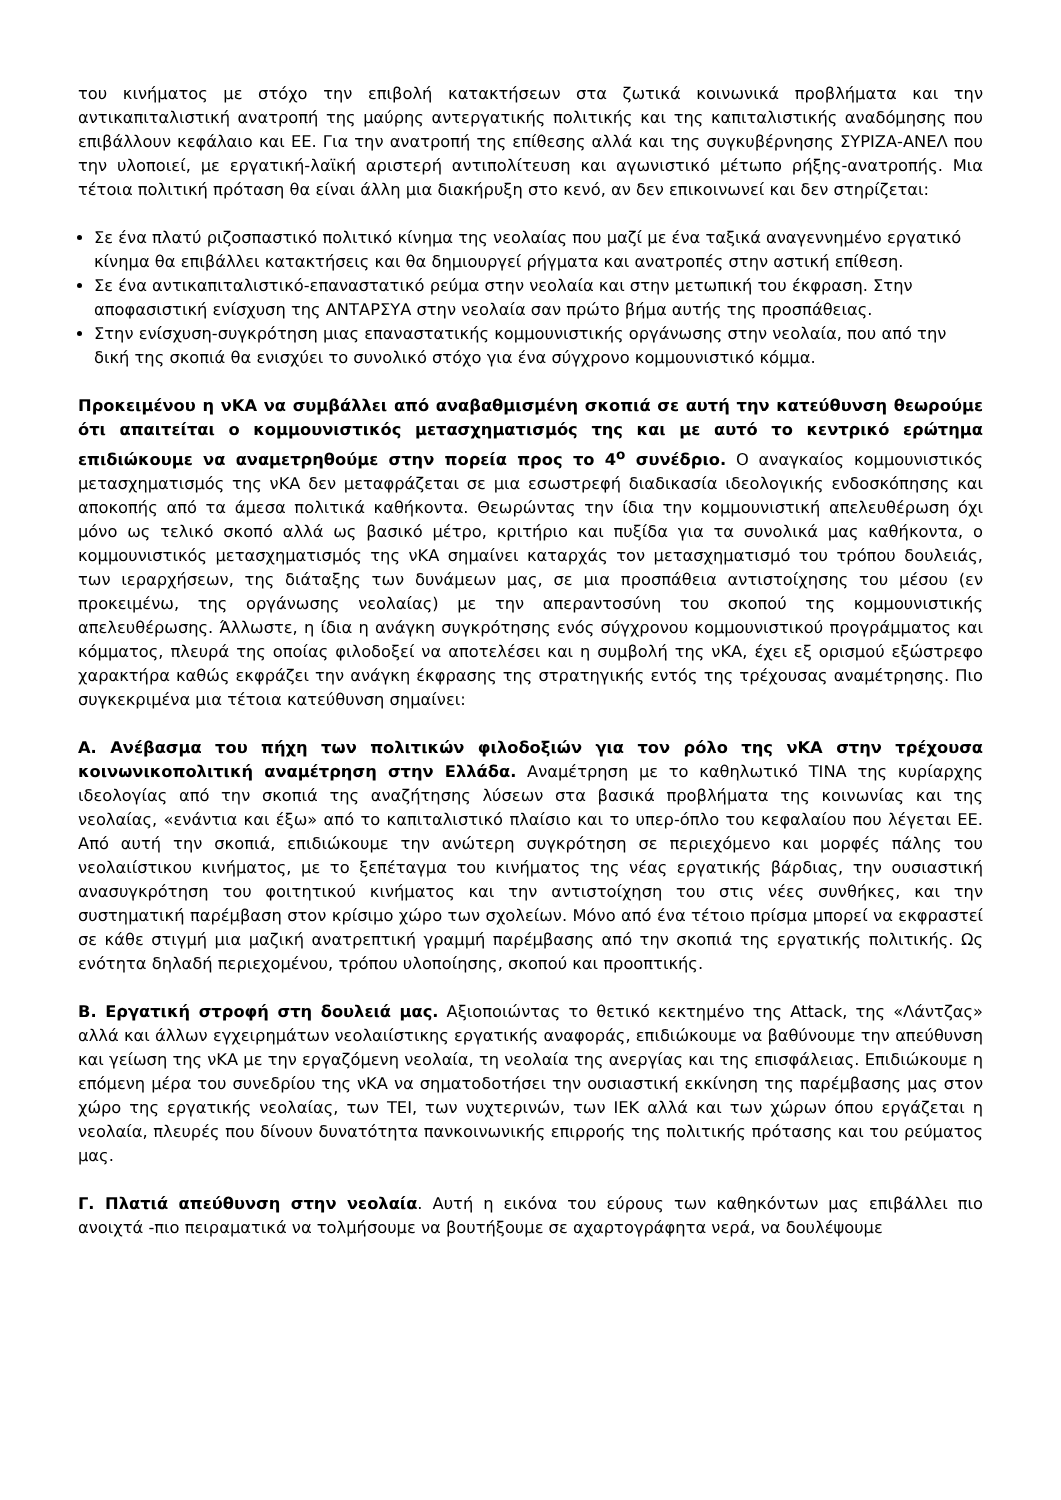του κινήματος με στόχο την επιβολή κατακτήσεων στα ζωτικά κοινωνικά προβλήματα και την αντικαπιταλιστική ανατροπή της μαύρης αντεργατικής πολιτικής και της καπιταλιστικής αναδόμησης που επιβάλλουν κεφάλαιο και ΕΕ. Για την ανατροπή της επίθεσης αλλά και της συγκυβέρνησης ΣΥΡΙΖΑ-ΑΝΕΛ που την υλοποιεί, με εργατική-λαϊκή αριστερή αντιπολίτευση και αγωνιστικό μέτωπο ρήξης-ανατροπής. Μια τέτοια πολιτική πρόταση θα είναι άλλη μια διακήρυξη στο κενό, αν δεν επικοινωνεί και δεν στηρίζεται:
Σε ένα πλατύ ριζοσπαστικό πολιτικό κίνημα της νεολαίας που μαζί με ένα ταξικά αναγεννημένο εργατικό κίνημα θα επιβάλλει κατακτήσεις και θα δημιουργεί ρήγματα και ανατροπές στην αστική επίθεση.
Σε ένα αντικαπιταλιστικό-επαναστατικό ρεύμα στην νεολαία και στην μετωπική του έκφραση. Στην αποφασιστική ενίσχυση της ΑΝΤΑΡΣΥΑ στην νεολαία σαν πρώτο βήμα αυτής της προσπάθειας.
Στην ενίσχυση-συγκρότηση μιας επαναστατικής κομμουνιστικής οργάνωσης στην νεολαία, που από την δική της σκοπιά θα ενισχύει το συνολικό στόχο για ένα σύγχρονο κομμουνιστικό κόμμα.
Προκειμένου η νΚΑ να συμβάλλει από αναβαθμισμένη σκοπιά σε αυτή την κατεύθυνση θεωρούμε ότι απαιτείται ο κομμουνιστικός μετασχηματισμός της και με αυτό το κεντρικό ερώτημα επιδιώκουμε να αναμετρηθούμε στην πορεία προς το 4<sup>ο</sup> συνέδριο. Ο αναγκαίος κομμουνιστικός μετασχηματισμός της νΚΑ δεν μεταφράζεται σε μια εσωστρεφή διαδικασία ιδεολογικής ενδοσκόπησης και αποκοπής από τα άμεσα πολιτικά καθήκοντα. Θεωρώντας την ίδια την κομμουνιστική απελευθέρωση όχι μόνο ως τελικό σκοπό αλλά ως βασικό μέτρο, κριτήριο και πυξίδα για τα συνολικά μας καθήκοντα, ο κομμουνιστικός μετασχηματισμός της νΚΑ σημαίνει καταρχάς τον μετασχηματισμό του τρόπου δουλειάς, των ιεραρχήσεων, της διάταξης των δυνάμεων μας, σε μια προσπάθεια αντιστοίχησης του μέσου (εν προκειμένω, της οργάνωσης νεολαίας) με την απεραντοσύνη του σκοπού της κομμουνιστικής απελευθέρωσης. Άλλωστε, η ίδια η ανάγκη συγκρότησης ενός σύγχρονου κομμουνιστικού προγράμματος και κόμματος, πλευρά της οποίας φιλοδοξεί να αποτελέσει και η συμβολή της νΚΑ, έχει εξ ορισμού εξώστρεφο χαρακτήρα καθώς εκφράζει την ανάγκη έκφρασης της στρατηγικής εντός της τρέχουσας αναμέτρησης. Πιο συγκεκριμένα μια τέτοια κατεύθυνση σημαίνει:
Α. Ανέβασμα του πήχη των πολιτικών φιλοδοξιών για τον ρόλο της νΚΑ στην τρέχουσα κοινωνικοπολιτική αναμέτρηση στην Ελλάδα. Αναμέτρηση με το καθηλωτικό TINA της κυρίαρχης ιδεολογίας από την σκοπιά της αναζήτησης λύσεων στα βασικά προβλήματα της κοινωνίας και της νεολαίας, «ενάντια και έξω» από το καπιταλιστικό πλαίσιο και το υπερ-όπλο του κεφαλαίου που λέγεται ΕΕ. Από αυτή την σκοπιά, επιδιώκουμε την ανώτερη συγκρότηση σε περιεχόμενο και μορφές πάλης του νεολαιίστικου κινήματος, με το ξεπέταγμα του κινήματος της νέας εργατικής βάρδιας, την ουσιαστική ανασυγκρότηση του φοιτητικού κινήματος και την αντιστοίχηση του στις νέες συνθήκες, και την συστηματική παρέμβαση στον κρίσιμο χώρο των σχολείων. Μόνο από ένα τέτοιο πρίσμα μπορεί να εκφραστεί σε κάθε στιγμή μια μαζική ανατρεπτική γραμμή παρέμβασης από την σκοπιά της εργατικής πολιτικής. Ως ενότητα δηλαδή περιεχομένου, τρόπου υλοποίησης, σκοπού και προοπτικής.
Β. Εργατική στροφή στη δουλειά μας. Αξιοποιώντας το θετικό κεκτημένο της Attack, της «Λάντζας» αλλά και άλλων εγχειρημάτων νεολαιίστικης εργατικής αναφοράς, επιδιώκουμε να βαθύνουμε την απεύθυνση και γείωση της νΚΑ με την εργαζόμενη νεολαία, τη νεολαία της ανεργίας και της επισφάλειας. Επιδιώκουμε η επόμενη μέρα του συνεδρίου της νΚΑ να σηματοδοτήσει την ουσιαστική εκκίνηση της παρέμβασης μας στον χώρο της εργατικής νεολαίας, των ΤΕΙ, των νυχτερινών, των ΙΕΚ αλλά και των χώρων όπου εργάζεται η νεολαία, πλευρές που δίνουν δυνατότητα πανκοινωνικής επιρροής της πολιτικής πρότασης και του ρεύματος μας.
Γ. Πλατιά απεύθυνση στην νεολαία. Αυτή η εικόνα του εύρους των καθηκόντων μας επιβάλλει πιο ανοιχτά -πιο πειραματικά να τολμήσουμε να βουτήξουμε σε αχαρτογράφητα νερά, να δουλέψουμε